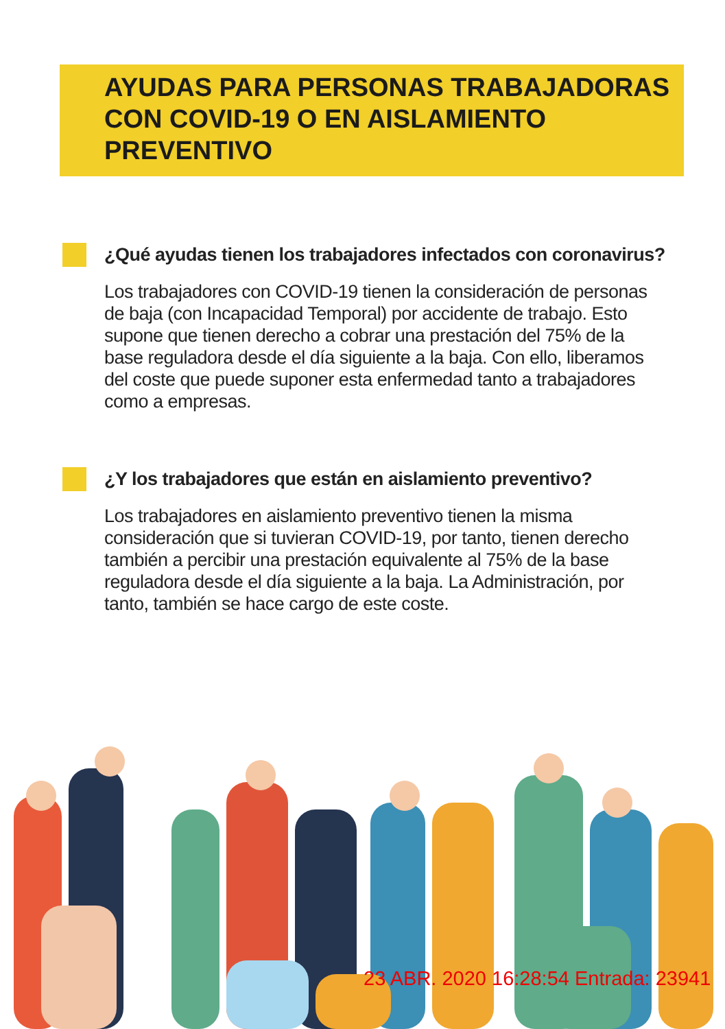AYUDAS PARA PERSONAS TRABAJADORAS
CON COVID-19 O EN AISLAMIENTO
PREVENTIVO
¿Qué ayudas tienen los trabajadores infectados con coronavirus?
Los trabajadores con COVID-19 tienen la consideración de personas de baja (con Incapacidad Temporal) por accidente de trabajo. Esto supone que tienen derecho a cobrar una prestación del 75% de la base reguladora desde el día siguiente a la baja. Con ello, liberamos del coste que puede suponer esta enfermedad tanto a trabajadores como a empresas.
¿Y los trabajadores que están en aislamiento preventivo?
Los trabajadores en aislamiento preventivo tienen la misma consideración que si tuvieran COVID-19, por tanto, tienen derecho también a percibir una prestación equivalente al 75% de la base reguladora desde el día siguiente a la baja. La Administración, por tanto, también se hace cargo de este coste.
23 ABR. 2020 16:28:54 Entrada: 23941